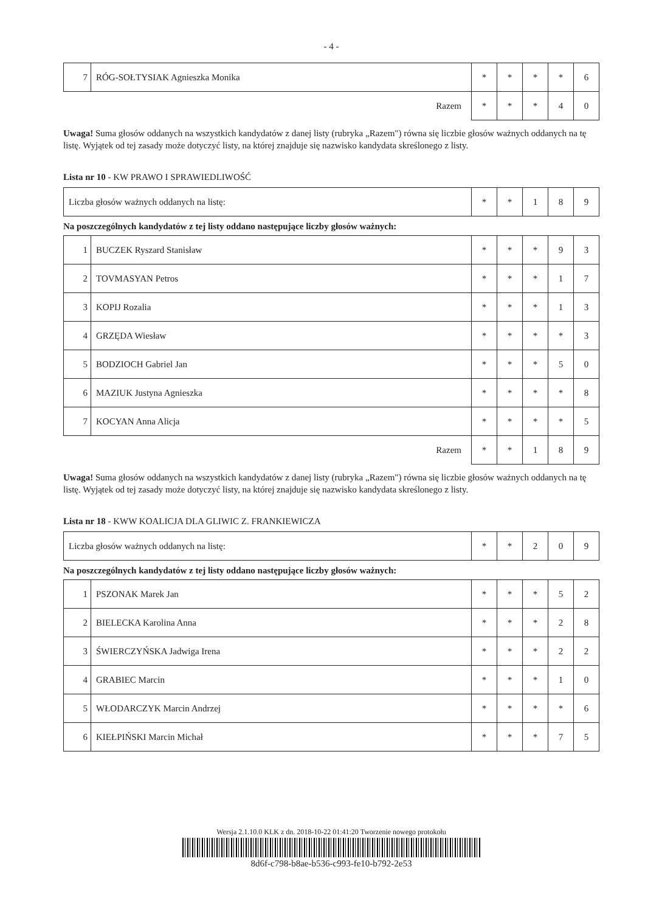- 4 -
| 7 | RÓG-SOŁTYSIAK Agnieszka Monika | * | * | * | * | 6 |
| Razem | | * | * | * | 4 | 0 |
Uwaga! Suma głosów oddanych na wszystkich kandydatów z danej listy (rubryka „Razem") równa się liczbie głosów ważnych oddanych na tę listę. Wyjątek od tej zasady może dotyczyć listy, na której znajduje się nazwisko kandydata skreślonego z listy.
Lista nr 10 - KW PRAWO I SPRAWIEDLIWOŚĆ
| Liczba głosów ważnych oddanych na listę: | * | * | 1 | 8 | 9 |
Na poszczególnych kandydatów z tej listy oddano następujące liczby głosów ważnych:
| 1 | BUCZEK Ryszard Stanisław | * | * | * | 9 | 3 |
| 2 | TOVMASYAN Petros | * | * | * | 1 | 7 |
| 3 | KOPIJ Rozalia | * | * | * | 1 | 3 |
| 4 | GRZĘDA Wiesław | * | * | * | * | 3 |
| 5 | BODZIOCH Gabriel Jan | * | * | * | 5 | 0 |
| 6 | MAZIUK Justyna Agnieszka | * | * | * | * | 8 |
| 7 | KOCYAN Anna Alicja | * | * | * | * | 5 |
| Razem | | * | * | 1 | 8 | 9 |
Uwaga! Suma głosów oddanych na wszystkich kandydatów z danej listy (rubryka „Razem") równa się liczbie głosów ważnych oddanych na tę listę. Wyjątek od tej zasady może dotyczyć listy, na której znajduje się nazwisko kandydata skreślonego z listy.
Lista nr 18 - KWW KOALICJA DLA GLIWIC Z. FRANKIEWICZA
| Liczba głosów ważnych oddanych na listę: | * | * | 2 | 0 | 9 |
Na poszczególnych kandydatów z tej listy oddano następujące liczby głosów ważnych:
| 1 | PSZONAK Marek Jan | * | * | * | 5 | 2 |
| 2 | BIELECKA Karolina Anna | * | * | * | 2 | 8 |
| 3 | ŚWIERCZYŃSKA Jadwiga Irena | * | * | * | 2 | 2 |
| 4 | GRABIEC Marcin | * | * | * | 1 | 0 |
| 5 | WŁODARCZYK Marcin Andrzej | * | * | * | * | 6 |
| 6 | KIEŁPIŃSKI Marcin Michał | * | * | * | 7 | 5 |
Wersja 2.1.10.0 KLK z dn. 2018-10-22 01:41:20 Tworzenie nowego protokołu
8d6f-c798-b8ae-b536-c993-fe10-b792-2e53